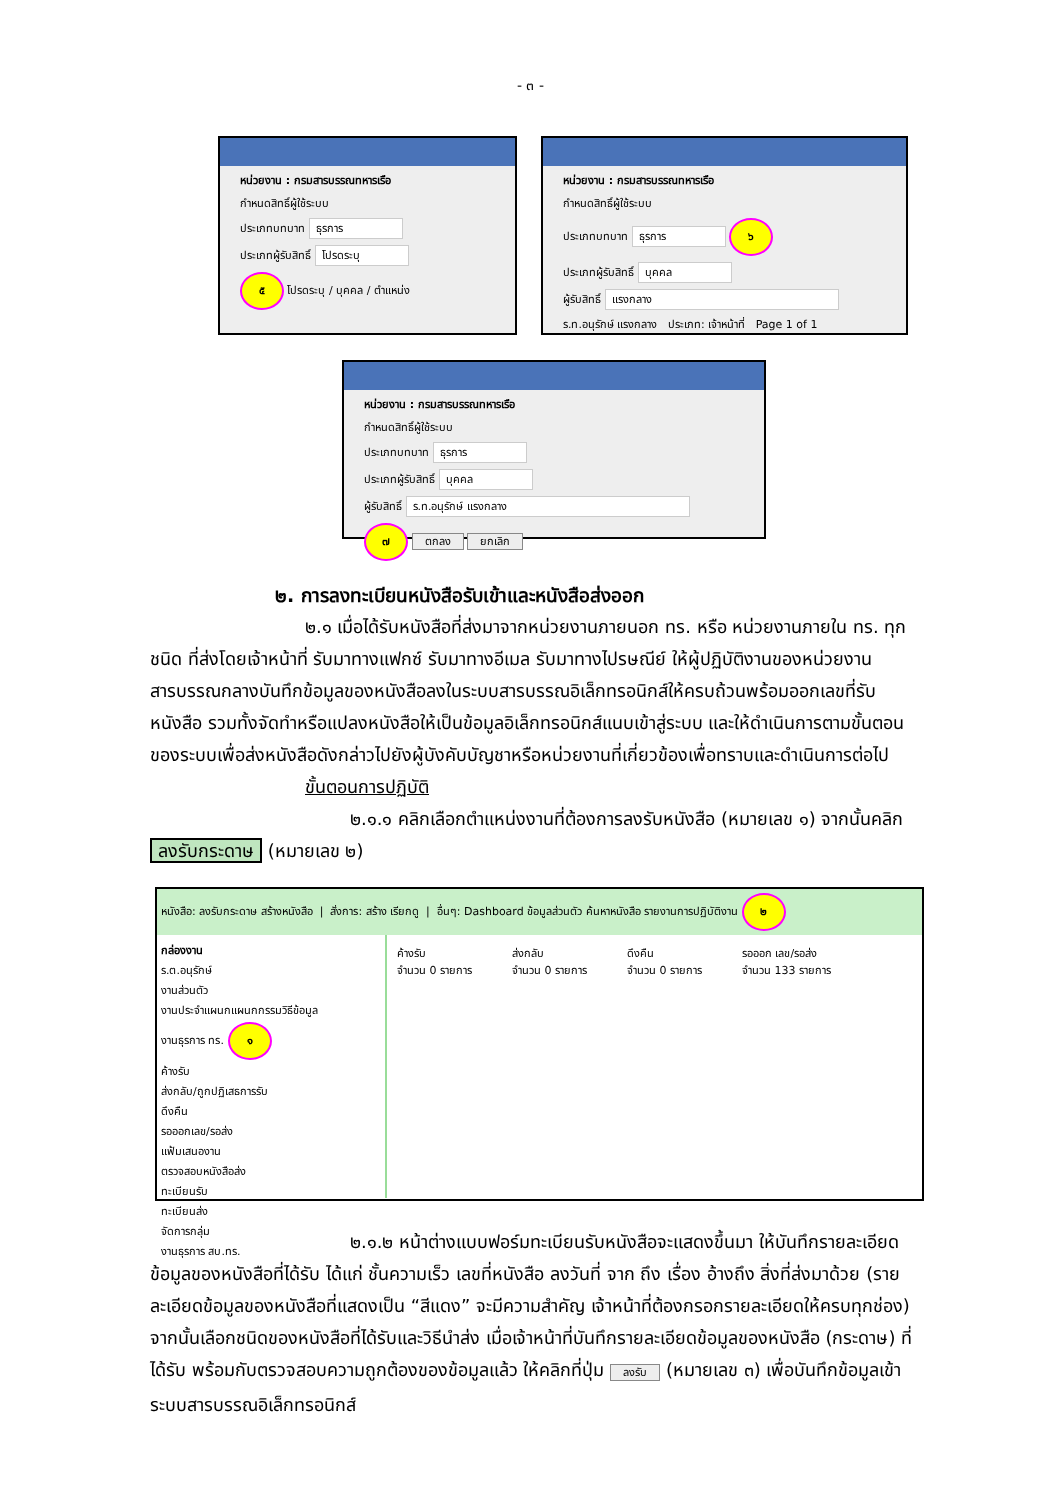- ๓ -
หน่วยงาน : กรมสารบรรณทหารเรือ
กำหนดสิทธิ์ผู้ใช้ระบบ
ประเภทบทบาท ธุรการ
ประเภทผู้รับสิทธิ์ โปรดระบุ
๕ โปรดระบุ / บุคคล / ตำแหน่ง
หน่วยงาน : กรมสารบรรณทหารเรือ
กำหนดสิทธิ์ผู้ใช้ระบบ
ประเภทบทบาท ธุรการ ๖
ประเภทผู้รับสิทธิ์ บุคคล
ผู้รับสิทธิ์ แรงกลาง
ร.ท.อนุรักษ์ แรงกลาง ประเภท: เจ้าหน้าที่ Page 1 of 1
หน่วยงาน : กรมสารบรรณทหารเรือ
กำหนดสิทธิ์ผู้ใช้ระบบ
ประเภทบทบาท ธุรการ
ประเภทผู้รับสิทธิ์ บุคคล
ผู้รับสิทธิ์ ร.ท.อนุรักษ์ แรงกลาง
๗ ตกลง ยกเลิก
๒. การลงทะเบียนหนังสือรับเข้าและหนังสือส่งออก
๒.๑ เมื่อได้รับหนังสือที่ส่งมาจากหน่วยงานภายนอก ทร. หรือ หน่วยงานภายใน ทร. ทุกชนิด ที่ส่งโดยเจ้าหน้าที่ รับมาทางแฟกซ์ รับมาทางอีเมล รับมาทางไปรษณีย์ ให้ผู้ปฏิบัติงานของหน่วยงานสารบรรณกลางบันทึกข้อมูลของหนังสือลงในระบบสารบรรณอิเล็กทรอนิกส์ให้ครบถ้วนพร้อมออกเลขที่รับหนังสือ รวมทั้งจัดทำหรือแปลงหนังสือให้เป็นข้อมูลอิเล็กทรอนิกส์แนบเข้าสู่ระบบ และให้ดำเนินการตามขั้นตอนของระบบเพื่อส่งหนังสือดังกล่าวไปยังผู้บังคับบัญชาหรือหน่วยงานที่เกี่ยวข้องเพื่อทราบและดำเนินการต่อไป
ขั้นตอนการปฏิบัติ
๒.๑.๑ คลิกเลือกตำแหน่งงานที่ต้องการลงรับหนังสือ (หมายเลข ๑) จากนั้นคลิก
ลงรับกระดาษ (หมายเลข ๒)
หนังสือ: ลงรับกระดาษ สร้างหนังสือ | สั่งการ: สร้าง เรียกดู | อื่นๆ: Dashboard ข้อมูลส่วนตัว ค้นหาหนังสือ รายงานการปฏิบัติงาน ๒
กล่องงาน
ร.ต.อนุรักษ์
งานส่วนตัว
งานประจำแผนกแผนกกรรมวิธีข้อมูล
งานธุรการ ทร. ๑
ค้างรับ
ส่งกลับ/ถูกปฏิเสธการรับ
ดึงคืน
รอออกเลข/รอส่ง
แฟ้มเสนองาน
ตรวจสอบหนังสือส่ง
ทะเบียนรับ
ทะเบียนส่ง
จัดการกลุ่ม
งานธุรการ สบ.ทร.
ค้างรับ
จำนวน 0 รายการ
ส่งกลับ
จำนวน 0 รายการ
ดึงคืน
จำนวน 0 รายการ
รอออก เลข/รอส่ง
จำนวน 133 รายการ
๒.๑.๒ หน้าต่างแบบฟอร์มทะเบียนรับหนังสือจะแสดงขึ้นมา ให้บันทึกรายละเอียดข้อมูลของหนังสือที่ได้รับ ได้แก่ ชั้นความเร็ว เลขที่หนังสือ ลงวันที่ จาก ถึง เรื่อง อ้างถึง สิ่งที่ส่งมาด้วย (รายละเอียดข้อมูลของหนังสือที่แสดงเป็น “สีแดง” จะมีความสำคัญ เจ้าหน้าที่ต้องกรอกรายละเอียดให้ครบทุกช่อง) จากนั้นเลือกชนิดของหนังสือที่ได้รับและวิธีนำส่ง เมื่อเจ้าหน้าที่บันทึกรายละเอียดข้อมูลของหนังสือ (กระดาษ) ที่ได้รับ พร้อมกับตรวจสอบความถูกต้องของข้อมูลแล้ว ให้คลิกที่ปุ่ม ลงรับ (หมายเลข ๓) เพื่อบันทึกข้อมูลเข้าระบบสารบรรณอิเล็กทรอนิกส์